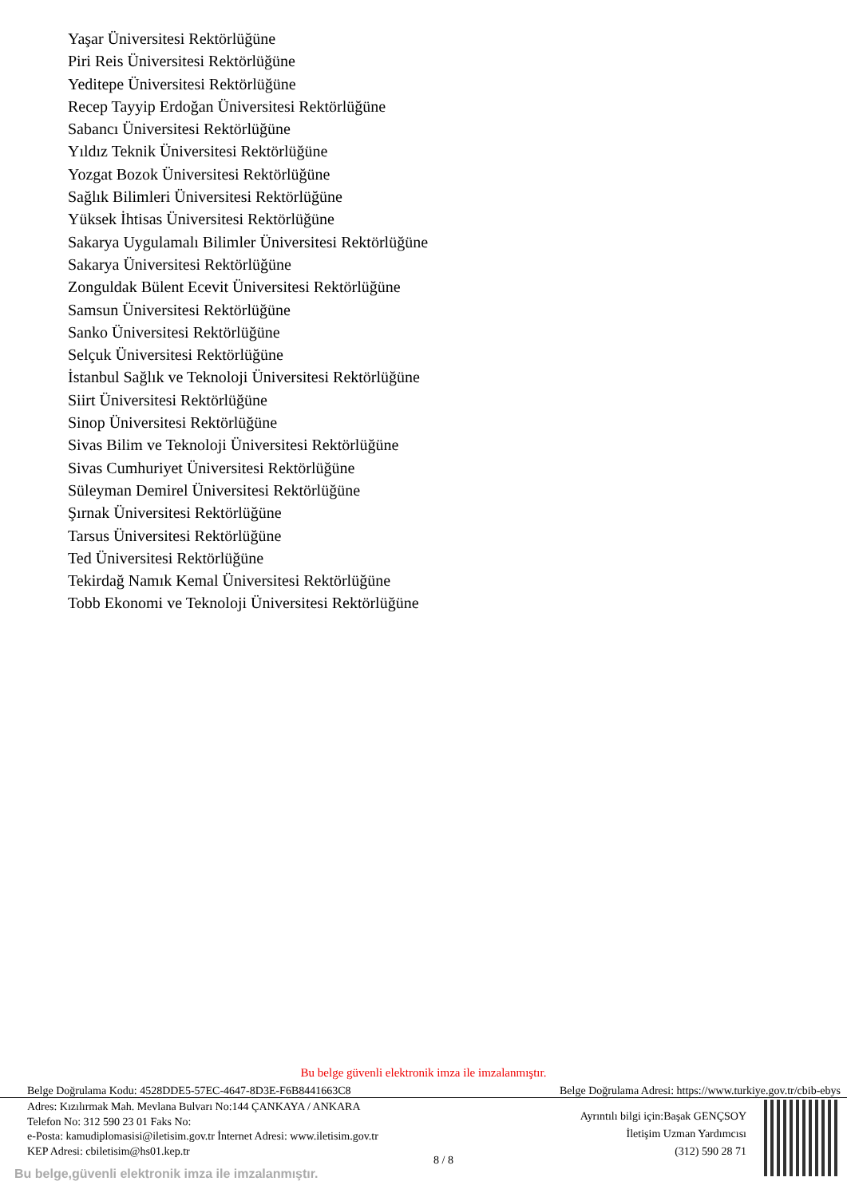Yaşar Üniversitesi Rektörlüğüne
Piri Reis Üniversitesi Rektörlüğüne
Yeditepe Üniversitesi Rektörlüğüne
Recep Tayyip Erdoğan Üniversitesi Rektörlüğüne
Sabancı Üniversitesi Rektörlüğüne
Yıldız Teknik Üniversitesi Rektörlüğüne
Yozgat Bozok Üniversitesi Rektörlüğüne
Sağlık Bilimleri Üniversitesi Rektörlüğüne
Yüksek İhtisas Üniversitesi Rektörlüğüne
Sakarya Uygulamalı Bilimler Üniversitesi Rektörlüğüne
Sakarya Üniversitesi Rektörlüğüne
Zonguldak Bülent Ecevit Üniversitesi Rektörlüğüne
Samsun Üniversitesi Rektörlüğüne
Sanko Üniversitesi Rektörlüğüne
Selçuk Üniversitesi Rektörlüğüne
İstanbul Sağlık ve Teknoloji Üniversitesi Rektörlüğüne
Siirt Üniversitesi Rektörlüğüne
Sinop Üniversitesi Rektörlüğüne
Sivas Bilim ve Teknoloji Üniversitesi Rektörlüğüne
Sivas Cumhuriyet Üniversitesi Rektörlüğüne
Süleyman Demirel Üniversitesi Rektörlüğüne
Şırnak Üniversitesi Rektörlüğüne
Tarsus Üniversitesi Rektörlüğüne
Ted Üniversitesi Rektörlüğüne
Tekirdağ Namık Kemal Üniversitesi Rektörlüğüne
Tobb Ekonomi ve Teknoloji Üniversitesi Rektörlüğüne
Bu belge güvenli elektronik imza ile imzalanmıştır.
Belge Doğrulama Kodu: 4528DDE5-57EC-4647-8D3E-F6B8441663C8 Belge Doğrulama Adresi: https://www.turkiye.gov.tr/cbib-ebys
Adres: Kızılırmak Mah. Mevlana Bulvarı No:144 ÇANKAYA / ANKARA
Telefon No: 312 590 23 01 Faks No:
e-Posta: kamudiplomasisi@iletisim.gov.tr İnternet Adresi: www.iletisim.gov.tr
KEP Adresi: cbiletisim@hs01.kep.tr
Ayrıntılı bilgi için:Başak GENÇSOY
İletişim Uzman Yardımcısı
(312) 590 28 71
8 / 8
Bu belge,güvenli elektronik imza ile imzalanmıştır.